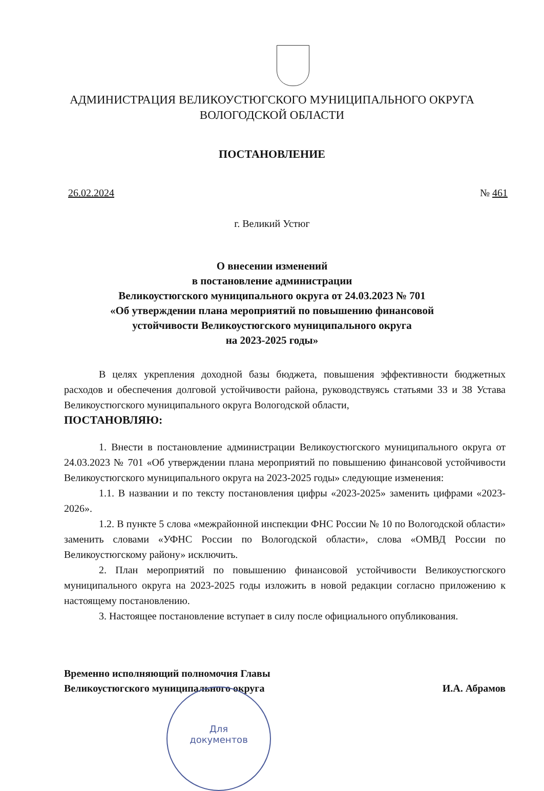АДМИНИСТРАЦИЯ ВЕЛИКОУСТЮГСКОГО МУНИЦИПАЛЬНОГО ОКРУГА
ВОЛОГОДСКОЙ ОБЛАСТИ
ПОСТАНОВЛЕНИЕ
26.02.2024 № 461
г. Великий Устюг
О внесении изменений
в постановление администрации
Великоустюгского муниципального округа от 24.03.2023 № 701
«Об утверждении плана мероприятий по повышению финансовой
устойчивости Великоустюгского муниципального округа
на 2023-2025 годы»
В целях укрепления доходной базы бюджета, повышения эффективности бюджетных расходов и обеспечения долговой устойчивости района, руководствуясь статьями 33 и 38 Устава Великоустюгского муниципального округа Вологодской области,
ПОСТАНОВЛЯЮ:
1. Внести в постановление администрации Великоустюгского муниципального округа от 24.03.2023 № 701 «Об утверждении плана мероприятий по повышению финансовой устойчивости Великоустюгского муниципального округа на 2023-2025 годы» следующие изменения:
1.1. В названии и по тексту постановления цифры «2023-2025» заменить цифрами «2023-2026».
1.2. В пункте 5 слова «межрайонной инспекции ФНС России № 10 по Вологодской области» заменить словами «УФНС России по Вологодской области», слова «ОМВД России по Великоустюгскому району» исключить.
2. План мероприятий по повышению финансовой устойчивости Великоустюгского муниципального округа на 2023-2025 годы изложить в новой редакции согласно приложению к настоящему постановлению.
3. Настоящее постановление вступает в силу после официального опубликования.
Временно исполняющий полномочия Главы
Великоустюгского муниципального округа
И.А. Абрамов
Для
документов